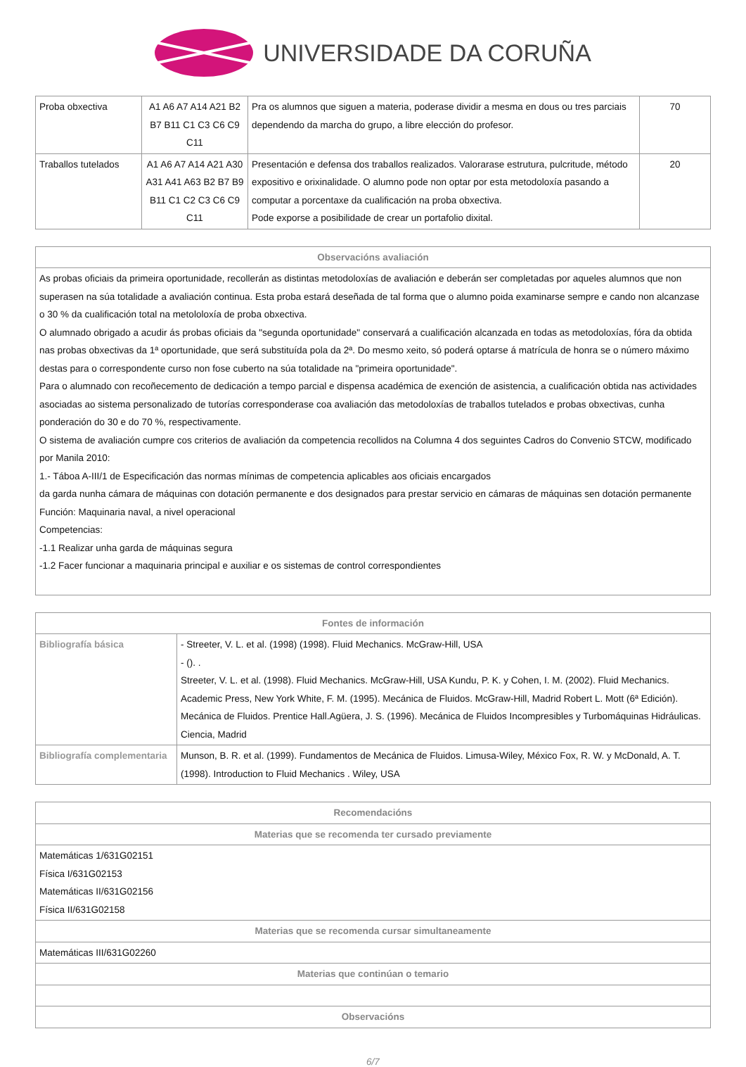UNIVERSIDADE DA CORUÑA
| Proba obxectiva | A1 A6 A7 A14 A21 B2 B7 B11 C1 C3 C6 C9 C11 | Pra os alumnos que siguen a materia, poderase dividir a mesma en dous ou tres parciais dependendo da marcha do grupo, a libre elección do profesor. | 70 |
| Traballos tutelados | A1 A6 A7 A14 A21 A30 A31 A41 A63 B2 B7 B9 B11 C1 C2 C3 C6 C9 C11 | Presentación e defensa dos traballos realizados. Valorarase estrutura, pulcritude, método expositivo e orixinalidade. O alumno pode non optar por esta metodoloxía pasando a computar a porcentaxe da cualificación na proba obxectiva. Pode exporse a posibilidade de crear un portafolio dixital. | 20 |
| Observacións avaliación |
| --- |
| As probas oficiais da primeira oportunidade, recollerán as distintas metodoloxías de avaliación e deberán ser completadas por aqueles alumnos que non superasen na súa totalidade a avaliación continua. Esta proba estará deseñada de tal forma que o alumno poida examinarse sempre e cando non alcanzase o 30 % da cualificación total na metololoxía de proba obxectiva. O alumnado obrigado a acudir ás probas oficiais da "segunda oportunidade" conservará a cualificación alcanzada en todas as metodoloxías, fóra da obtida nas probas obxectivas da 1ª oportunidade, que será substituída pola da 2ª. Do mesmo xeito, só poderá optarse á matrícula de honra se o número máximo destas para o correspondente curso non fose cuberto na súa totalidade na "primeira oportunidade". Para o alumnado con recoñecemento de dedicación a tempo parcial e dispensa académica de exención de asistencia, a cualificación obtida nas actividades asociadas ao sistema personalizado de tutorías corresponderase coa avaliación das metodoloxías de traballos tutelados e probas obxectivas, cunha ponderación do 30 e do 70 %, respectivamente. O sistema de avaliación cumpre cos criterios de avaliación da competencia recollidos na Columna 4 dos seguintes Cadros do Convenio STCW, modificado por Manila 2010: 1.- Táboa A-III/1 de Especificación das normas mínimas de competencia aplicables aos oficiais encargados da garda nunha cámara de máquinas con dotación permanente e dos designados para prestar servicio en cámaras de máquinas sen dotación permanente Función: Maquinaria naval, a nivel operacional Competencias: -1.1 Realizar unha garda de máquinas segura -1.2 Facer funcionar a maquinaria principal e auxiliar e os sistemas de control correspondientes |
| Fontes de información | |
| --- | --- |
| Bibliografía básica | - Streeter, V. L. et al. (1998) (1998). Fluid Mechanics. McGraw-Hill, USA - (). . Streeter, V. L. et al. (1998). Fluid Mechanics. McGraw-Hill, USA Kundu, P. K. y Cohen, I. M. (2002). Fluid Mechanics. Academic Press, New York White, F. M. (1995). Mecánica de Fluidos. McGraw-Hill, Madrid Robert L. Mott (6ª Edición). Mecánica de Fluidos. Prentice Hall.Agüera, J. S. (1996). Mecánica de Fluidos Incompresibles y Turbomáquinas Hidráulicas. Ciencia, Madrid |
| Bibliografía complementaria | Munson, B. R. et al. (1999). Fundamentos de Mecánica de Fluidos. Limusa-Wiley, México Fox, R. W. y McDonald, A. T. (1998). Introduction to Fluid Mechanics . Wiley, USA |
| Recomendacións |
| --- |
| Materias que se recomenda ter cursado previamente |
| Matemáticas 1/631G02151 Física I/631G02153 Matemáticas II/631G02156 Física II/631G02158 |
| Materias que se recomenda cursar simultaneamente |
| Matemáticas III/631G02260 |
| Materias que continúan o temario |
| Observacións |
6/7